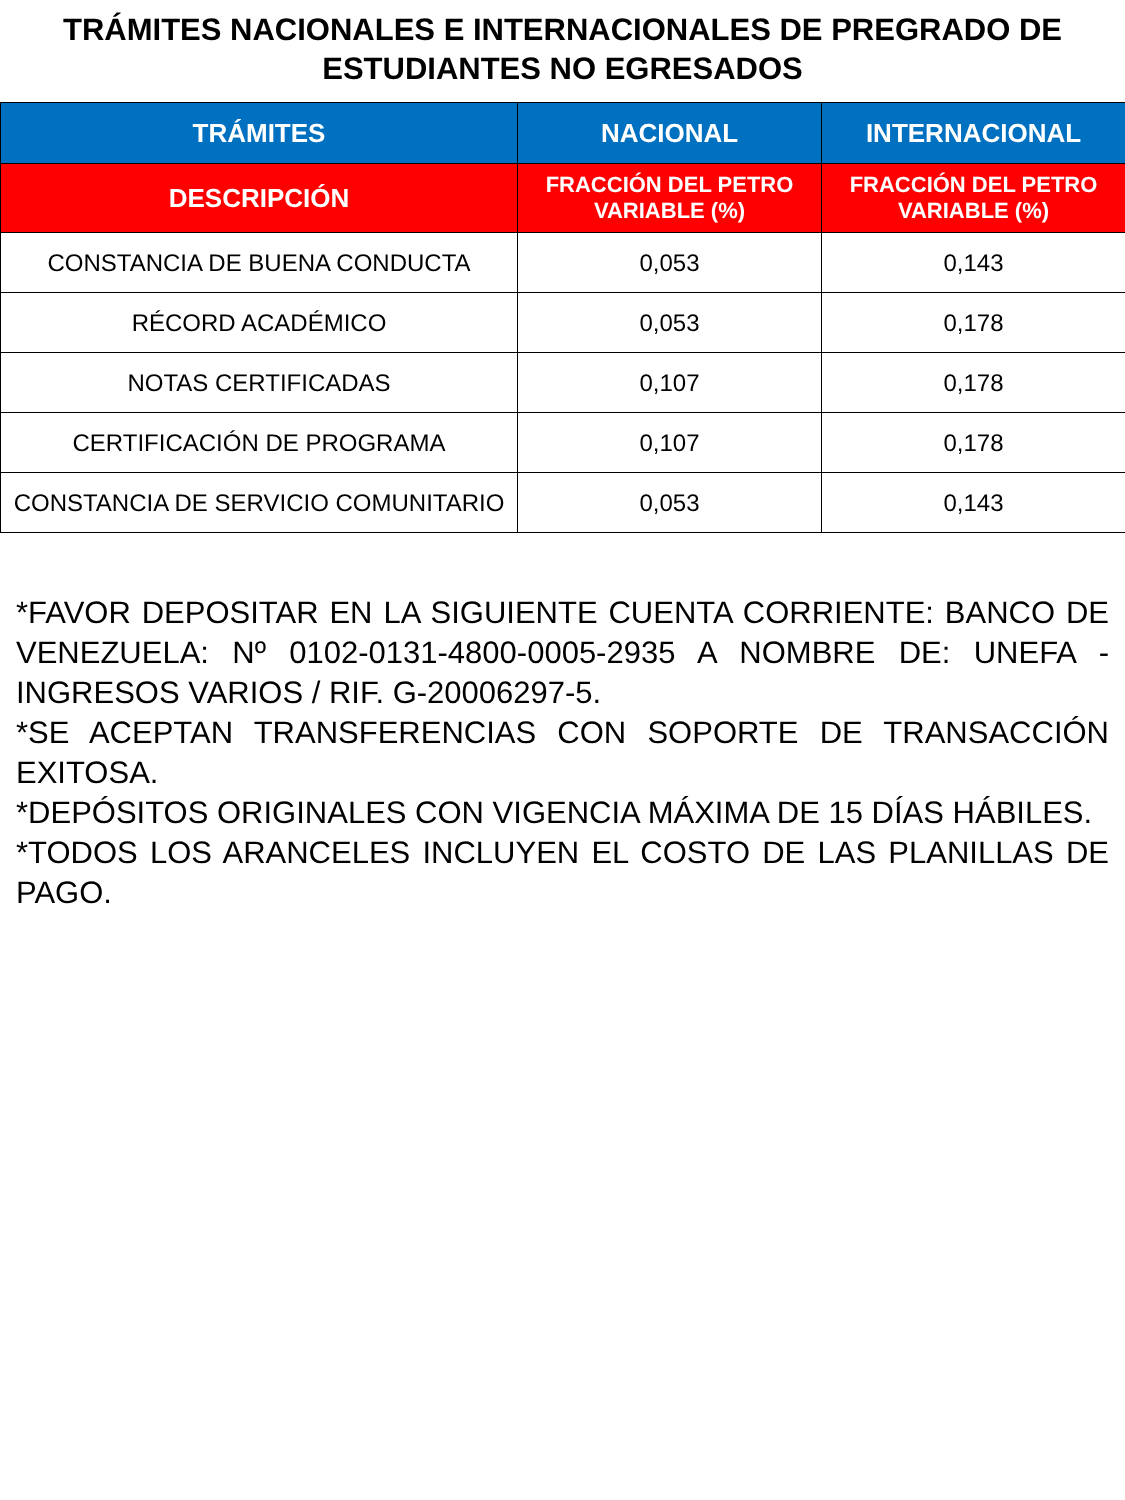TRÁMITES NACIONALES E INTERNACIONALES DE PREGRADO DE ESTUDIANTES NO EGRESADOS
| TRÁMITES | NACIONAL | INTERNACIONAL |
| --- | --- | --- |
| DESCRIPCIÓN | FRACCIÓN DEL PETRO VARIABLE (%) | FRACCIÓN DEL PETRO VARIABLE (%) |
| CONSTANCIA DE BUENA CONDUCTA | 0,053 | 0,143 |
| RÉCORD ACADÉMICO | 0,053 | 0,178 |
| NOTAS CERTIFICADAS | 0,107 | 0,178 |
| CERTIFICACIÓN DE PROGRAMA | 0,107 | 0,178 |
| CONSTANCIA DE SERVICIO COMUNITARIO | 0,053 | 0,143 |
*FAVOR DEPOSITAR EN LA SIGUIENTE CUENTA CORRIENTE: BANCO DE VENEZUELA: Nº 0102-0131-4800-0005-2935 A NOMBRE DE: UNEFA - INGRESOS VARIOS / RIF. G-20006297-5.
*SE ACEPTAN TRANSFERENCIAS CON SOPORTE DE TRANSACCIÓN EXITOSA.
*DEPÓSITOS ORIGINALES CON VIGENCIA MÁXIMA DE 15 DÍAS HÁBILES.
*TODOS LOS ARANCELES INCLUYEN EL COSTO DE LAS PLANILLAS DE PAGO.